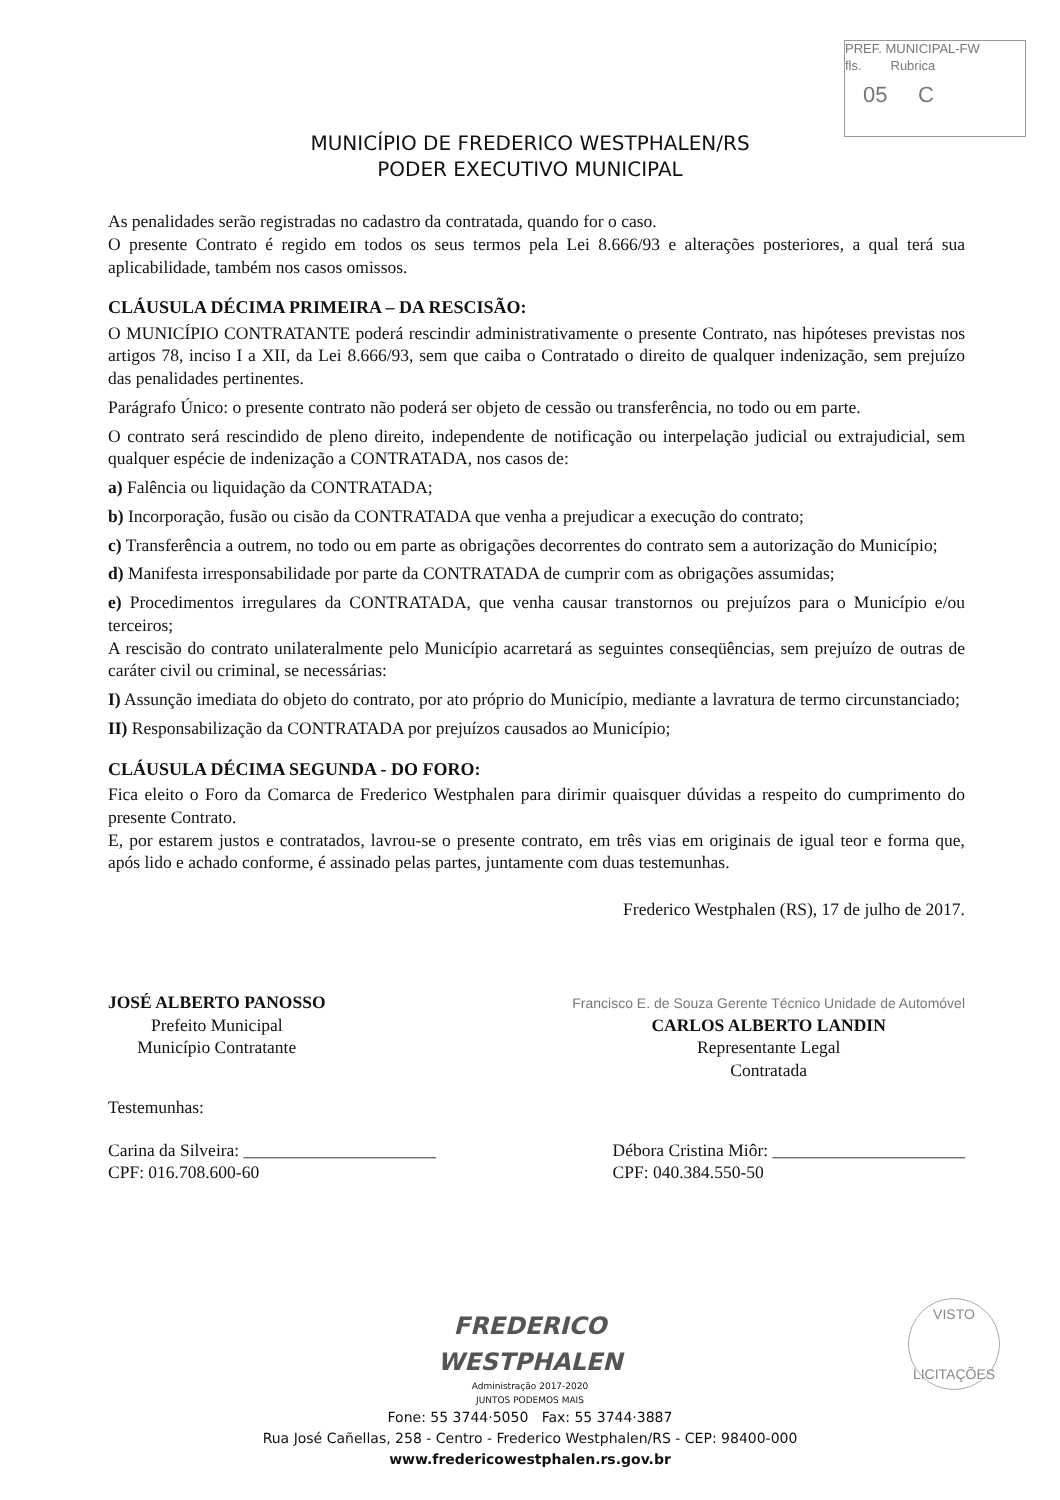PREF. MUNICIPAL-FW
fls. Rubrica
05 C
MUNICÍPIO DE FREDERICO WESTPHALEN/RS
PODER EXECUTIVO MUNICIPAL
As penalidades serão registradas no cadastro da contratada, quando for o caso.
O presente Contrato é regido em todos os seus termos pela Lei 8.666/93 e alterações posteriores, a qual terá sua aplicabilidade, também nos casos omissos.
CLÁUSULA DÉCIMA PRIMEIRA – DA RESCISÃO:
O MUNICÍPIO CONTRATANTE poderá rescindir administrativamente o presente Contrato, nas hipóteses previstas nos artigos 78, inciso I a XII, da Lei 8.666/93, sem que caiba o Contratado o direito de qualquer indenização, sem prejuízo das penalidades pertinentes.
Parágrafo Único: o presente contrato não poderá ser objeto de cessão ou transferência, no todo ou em parte.
O contrato será rescindido de pleno direito, independente de notificação ou interpelação judicial ou extrajudicial, sem qualquer espécie de indenização a CONTRATADA, nos casos de:
a) Falência ou liquidação da CONTRATADA;
b) Incorporação, fusão ou cisão da CONTRATADA que venha a prejudicar a execução do contrato;
c) Transferência a outrem, no todo ou em parte as obrigações decorrentes do contrato sem a autorização do Município;
d) Manifesta irresponsabilidade por parte da CONTRATADA de cumprir com as obrigações assumidas;
e) Procedimentos irregulares da CONTRATADA, que venha causar transtornos ou prejuízos para o Município e/ou terceiros;
A rescisão do contrato unilateralmente pelo Município acarretará as seguintes conseqüências, sem prejuízo de outras de caráter civil ou criminal, se necessárias:
I) Assunção imediata do objeto do contrato, por ato próprio do Município, mediante a lavratura de termo circunstanciado;
II) Responsabilização da CONTRATADA por prejuízos causados ao Município;
CLÁUSULA DÉCIMA SEGUNDA - DO FORO:
Fica eleito o Foro da Comarca de Frederico Westphalen para dirimir quaisquer dúvidas a respeito do cumprimento do presente Contrato.
E, por estarem justos e contratados, lavrou-se o presente contrato, em três vias em originais de igual teor e forma que, após lido e achado conforme, é assinado pelas partes, juntamente com duas testemunhas.
Frederico Westphalen (RS), 17 de julho de 2017.
JOSÉ ALBERTO PANOSSO
Prefeito Municipal
Município Contratante
Francisco E. de Souza Gerente Técnico Unidade de Automóvel
CARLOS ALBERTO LANDIN
Representante Legal
Contratada
Testemunhas:
Carina da Silveira: ______________________
CPF: 016.708.600-60
Débora Cristina Miôr: ______________________
CPF: 040.384.550-50
FREDERICO
WESTPHALEN
Administração 2017-2020
JUNTOS PODEMOS MAIS
Fone: 55 3744·5050 Fax: 55 3744·3887
Rua José Cañellas, 258 - Centro - Frederico Westphalen/RS - CEP: 98400-000
www.fredericowestphalen.rs.gov.br
VISTO
LICITAÇÕES